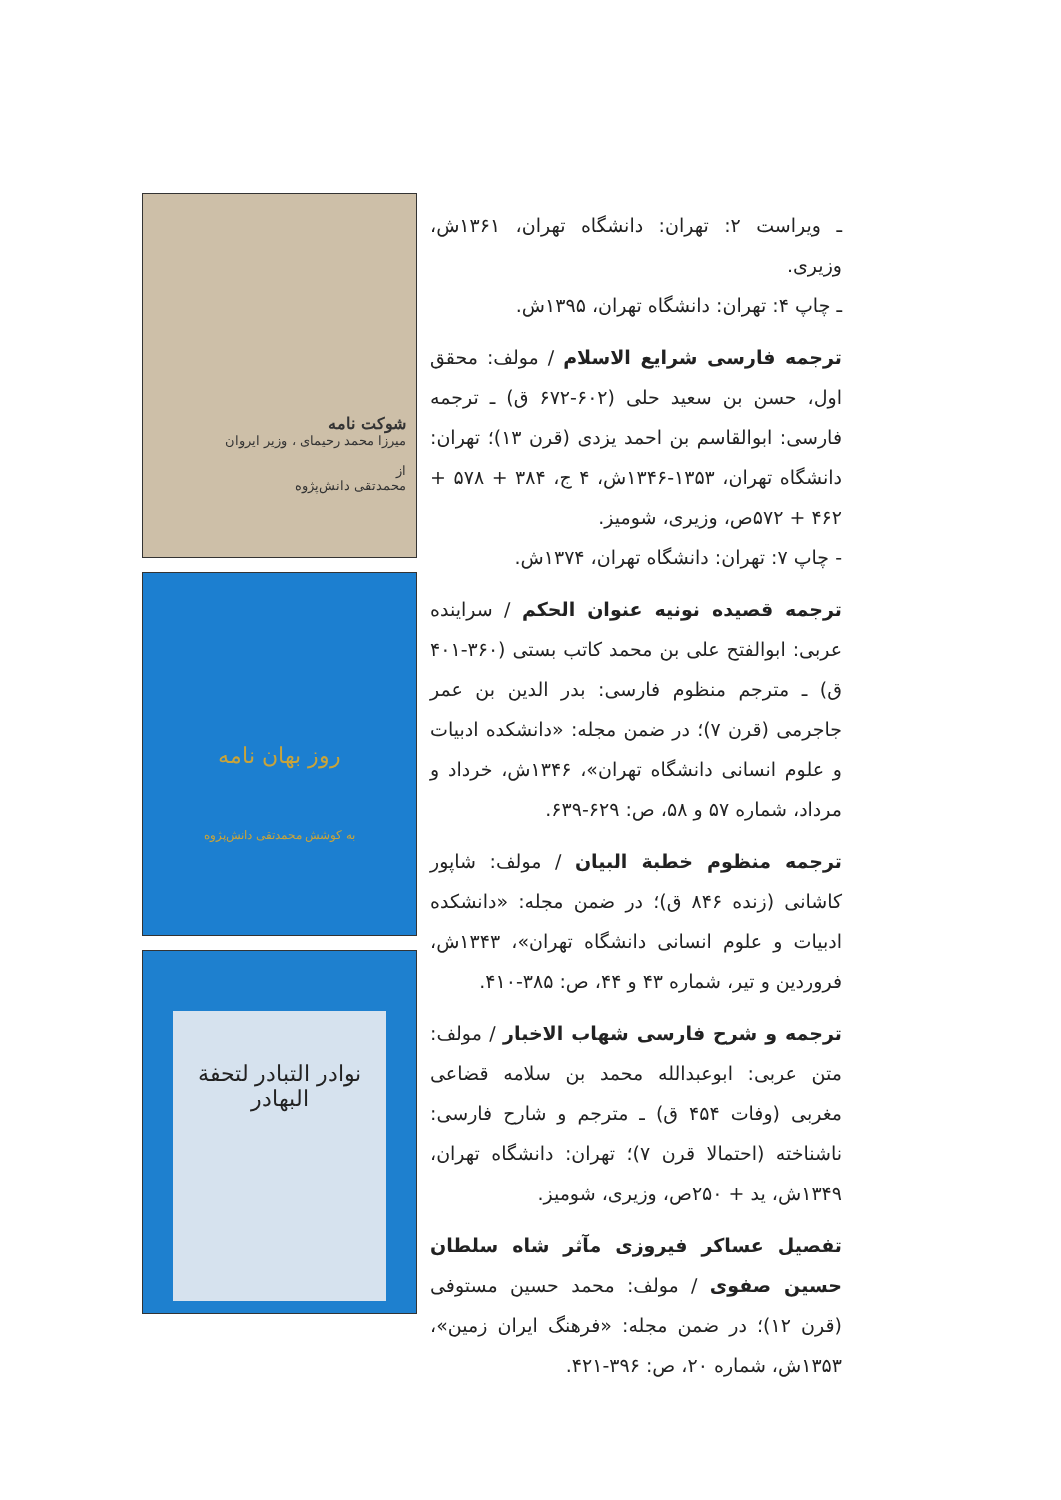شوکت نامه
میرزا محمد رحیمای ، وزیر ایروان
از
محمدتقی دانش‌پژوه
روز بهان نامه
به کوشش محمدتقی دانش‌پژوه
نوادر التبادر لتحفة البهادر
ـ ویراست ۲: تهران: دانشگاه تهران، ۱۳۶۱ش، وزیری.
ـ چاپ ۴: تهران: دانشگاه تهران، ۱۳۹۵ش.
ترجمه فارسی شرایع الاسلام / مولف: محقق اول، حسن بن سعید حلی (۶۰۲-۶۷۲ ق) ـ ترجمه فارسی: ابوالقاسم بن احمد یزدی (قرن ۱۳)؛ تهران: دانشگاه تهران، ۱۳۵۳-۱۳۴۶ش، ۴ ج، ۳۸۴ + ۵۷۸ + ۴۶۲ + ۵۷۲ص، وزیری، شومیز.
- چاپ ۷: تهران: دانشگاه تهران، ۱۳۷۴ش.
ترجمه قصیده نونیه عنوان الحکم / سراینده عربی: ابوالفتح علی بن محمد کاتب بستی (۳۶۰-۴۰۱ ق) ـ مترجم منظوم فارسی: بدر الدین بن عمر جاجرمی (قرن ۷)؛ در ضمن مجله: «دانشکده ادبیات و علوم انسانی دانشگاه تهران»، ۱۳۴۶ش، خرداد و مرداد، شماره ۵۷ و ۵۸، ص: ۶۲۹-۶۳۹.
ترجمه منظوم خطبة البیان / مولف: شاپور کاشانی (زنده ۸۴۶ ق)؛ در ضمن مجله: «دانشکده ادبیات و علوم انسانی دانشگاه تهران»، ۱۳۴۳ش، فروردین و تیر، شماره ۴۳ و ۴۴، ص: ۳۸۵-۴۱۰.
ترجمه و شرح فارسی شهاب الاخبار / مولف: متن عربی: ابوعبدالله محمد بن سلامه قضاعی مغربی (وفات ۴۵۴ ق) ـ مترجم و شارح فارسی: ناشناخته (احتمالا قرن ۷)؛ تهران: دانشگاه تهران، ۱۳۴۹ش، ید + ۲۵۰ص، وزیری، شومیز.
تفصیل عساکر فیروزی مآثر شاه سلطان حسین صفوی / مولف: محمد حسین مستوفی (قرن ۱۲)؛ در ضمن مجله: «فرهنگ ایران زمین»، ۱۳۵۳ش، شماره ۲۰، ص: ۳۹۶-۴۲۱.